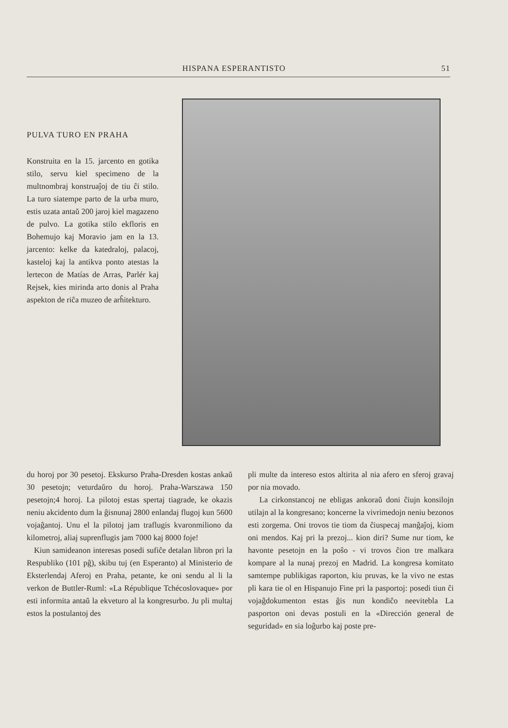HISPANA ESPERANTISTO 51
PULVA TURO EN PRAHA
Konstruita en la 15. jarcento en gotika stilo, servu kiel specimeno de la multnombraj konstruaĵoj de tiu ĉi stilo. La turo siatempe parto de la urba muro, estis uzata antaŭ 200 jaroj kiel magazeno de pulvo. La gotika stilo ekfloris en Bohemujo kaj Moravio jam en la 13. jarcento: kelke da katedraloj, palacoj, kasteloj kaj la antikva ponto atestas la lertecon de Matías de Arras, Parlér kaj Rejsek, kies mirinda arto donis al Praha aspekton de riĉa muzeo de arĥitekturo.
du horoj por 30 pesetoj. Ekskurso Praha-Dresden kostas ankaŭ 30 pesetojn; veturdaŭro du horoj. Praha-Warszawa 150 pesetojn;4 horoj. La pilotoj estas spertaj tiagrade, ke okazis neniu akcidento dum la ĝisnunaj 2800 enlandaj flugoj kun 5600 vojaĝantoj. Unu el la pilotoj jam traflugis kvaronmiliono da kilometroj, aliaj suprenflugis jam 7000 kaj 8000 foje!
Kiun samideanon interesas posedi sufiĉe detalan libron pri la Respubliko (101 pĝ), skibu tuj (en Esperanto) al Ministerio de Eksterlendaj Aferoj en Praha, petante, ke oni sendu al li la verkon de Buttler-Ruml: «La République Tchécoslovaque» por esti informita antaŭ la ekveturo al la kongresurbo. Ju pli multaj estos la postulantoj des
pli multe da intereso estos altirita al nia afero en sferoj gravaj por nia movado.
La cirkonstancoj ne ebligas ankoraŭ doni ĉiujn konsilojn utilajn al la kongresano; koncerne la vivrimedojn neniu bezonos esti zorgema. Oni trovos tie tiom da ĉiuspecaj manĝaĵoj, kiom oni mendos. Kaj pri la prezoj... kion diri? Sume nur tiom, ke havonte pesetojn en la poŝo - vi trovos ĉion tre malkara kompare al la nunaj prezoj en Madrid. La kongresa komitato samtempe publikigas raporton, kiu pruvas, ke la vivo ne estas pli kara tie ol en Hispanujo Fine pri la pasportoj: posedi tiun ĉi vojaĝdokumenton estas ĝis nun kondiĉo neevitebla La pasporton oni devas postuli en la «Dirección general de seguridad» en sia loĝurbo kaj poste pre-